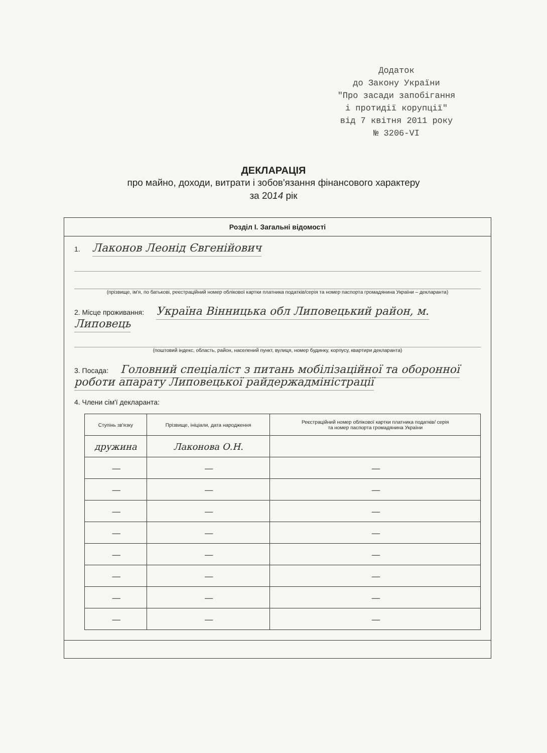Додаток
до Закону України
"Про засади запобігання
і протидії корупції"
від 7 квітня 2011 року
№ 3206-VI
ДЕКЛАРАЦІЯ
про майно, доходи, витрати і зобов'язання фінансового характеру
за 2014 рік
Розділ I. Загальні відомості
1. Лаконов Леонід Євгенійович
(прізвище, ім'я, по батькові, реєстраційний номер облікової картки платника податків/серія та номер паспорта громадянина України – декларанта)
2. Місце проживання: Україна Вінницька обл Липовецький район, м. Липовець
(поштовий індекс, область, район, населений пункт, вулиця, номер будинку, корпусу, квартири декларанта)
3. Посада: Головний спеціаліст з питань мобілізаційної та оборонної роботи апарату Липовецької райдержадміністрації
4. Члени сім'ї декларанта:
| Ступінь зв'язку | Прізвище, ініціали, дата народження | Реєстраційний номер облікової картки платника податків/ серія та номер паспорта громадянина України |
| --- | --- | --- |
| дружина | Лаконова О.Н. | |
| — | — | — |
| — | — | — |
| — | — | — |
| — | — | — |
| — | — | — |
| — | — | — |
| — | — | — |
| — | — | — |